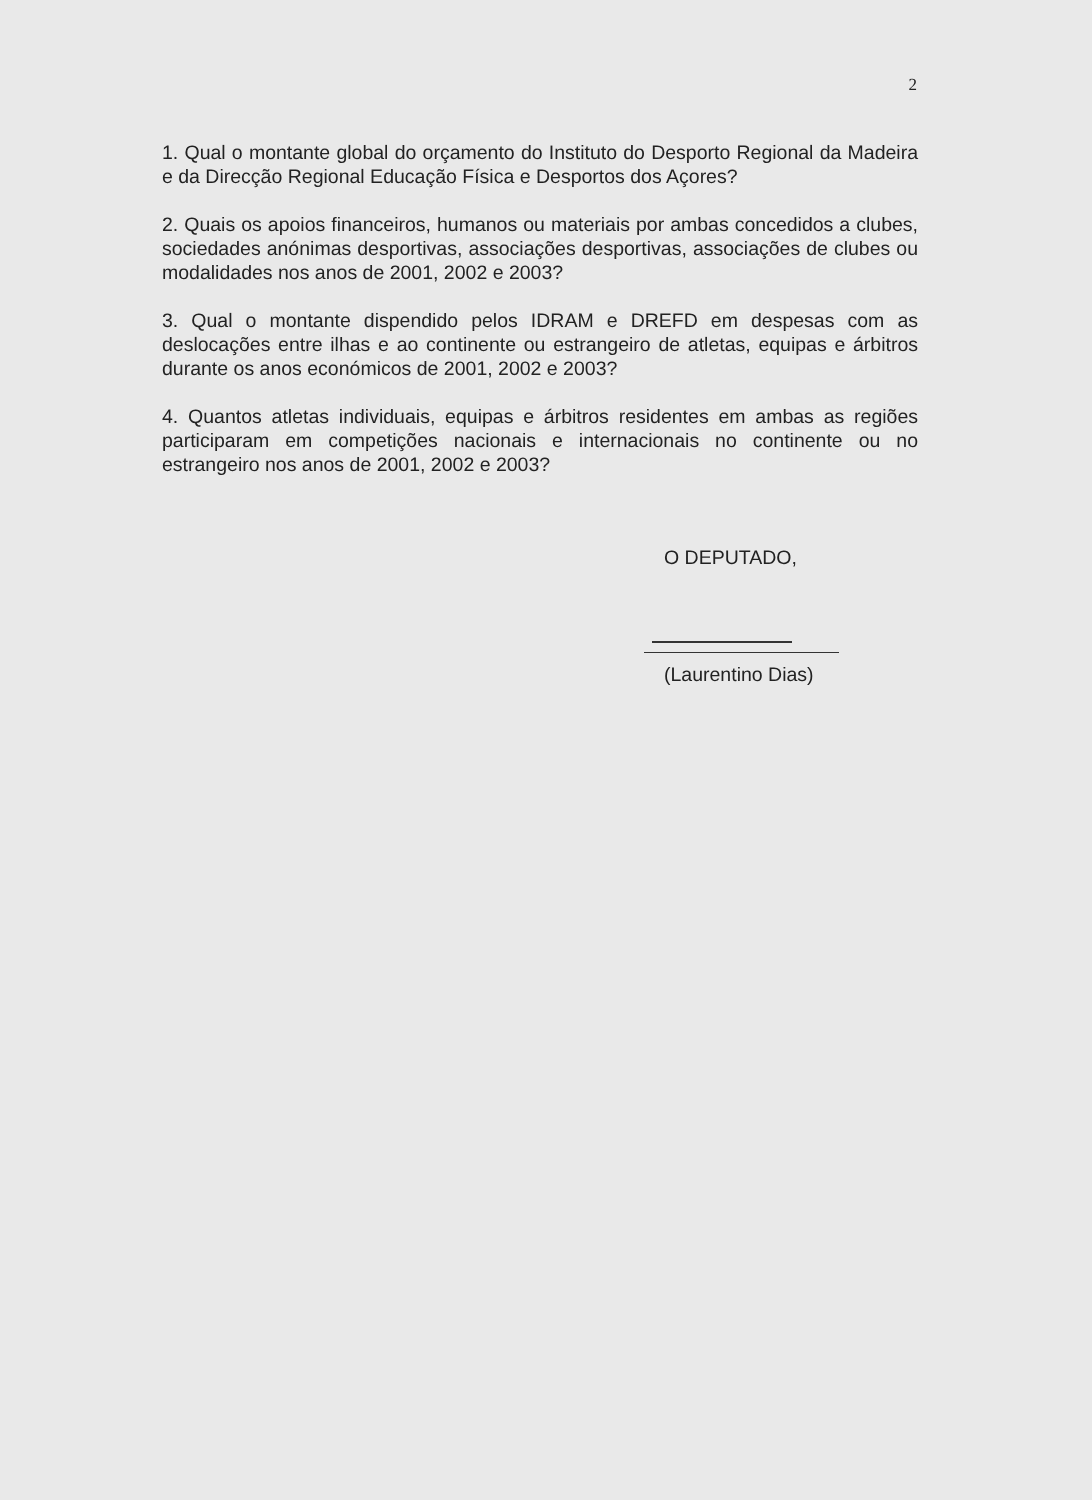2
1. Qual o montante global do orçamento do Instituto do Desporto Regional da Madeira e da Direcção Regional Educação Física e Desportos dos Açores?
2. Quais os apoios financeiros, humanos ou materiais por ambas concedidos a clubes, sociedades anónimas desportivas, associações desportivas, associações de clubes ou modalidades nos anos de 2001, 2002 e 2003?
3. Qual o montante dispendido pelos IDRAM e DREFD em despesas com as deslocações entre ilhas e ao continente ou estrangeiro de atletas, equipas e árbitros durante os anos económicos de 2001, 2002 e 2003?
4. Quantos atletas individuais, equipas e árbitros residentes em ambas as regiões participaram em competições nacionais e internacionais no continente ou no estrangeiro nos anos de 2001, 2002 e 2003?
O DEPUTADO,
(Laurentino Dias)